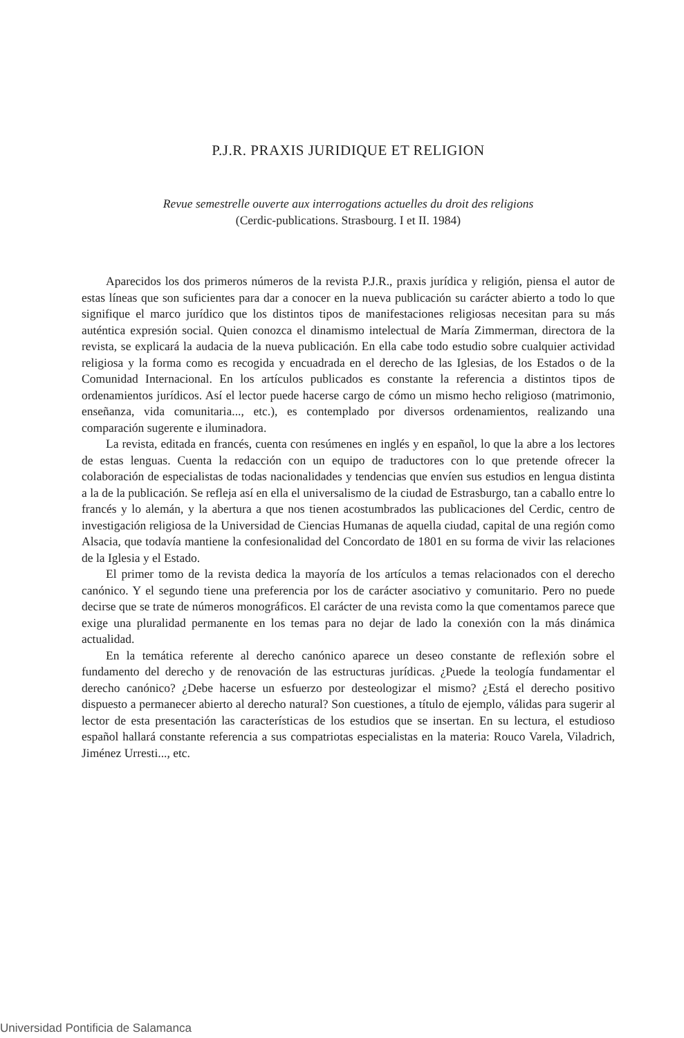P.J.R. PRAXIS JURIDIQUE ET RELIGION
Revue semestrelle ouverte aux interrogations actuelles du droit des religions
(Cerdic-publications. Strasbourg. I et II. 1984)
Aparecidos los dos primeros números de la revista P.J.R., praxis jurídica y religión, piensa el autor de estas líneas que son suficientes para dar a conocer en la nueva publicación su carácter abierto a todo lo que signifique el marco jurídico que los distintos tipos de manifestaciones religiosas necesitan para su más auténtica expresión social. Quien conozca el dinamismo intelectual de María Zimmerman, directora de la revista, se explicará la audacia de la nueva publicación. En ella cabe todo estudio sobre cualquier actividad religiosa y la forma como es recogida y encuadrada en el derecho de las Iglesias, de los Estados o de la Comunidad Internacional. En los artículos publicados es constante la referencia a distintos tipos de ordenamientos jurídicos. Así el lector puede hacerse cargo de cómo un mismo hecho religioso (matrimonio, enseñanza, vida comunitaria..., etc.), es contemplado por diversos ordenamientos, realizando una comparación sugerente e iluminadora.
La revista, editada en francés, cuenta con resúmenes en inglés y en español, lo que la abre a los lectores de estas lenguas. Cuenta la redacción con un equipo de traductores con lo que pretende ofrecer la colaboración de especialistas de todas nacionalidades y tendencias que envíen sus estudios en lengua distinta a la de la publicación. Se refleja así en ella el universalismo de la ciudad de Estrasburgo, tan a caballo entre lo francés y lo alemán, y la abertura a que nos tienen acostumbrados las publicaciones del Cerdic, centro de investigación religiosa de la Universidad de Ciencias Humanas de aquella ciudad, capital de una región como Alsacia, que todavía mantiene la confesionalidad del Concordato de 1801 en su forma de vivir las relaciones de la Iglesia y el Estado.
El primer tomo de la revista dedica la mayoría de los artículos a temas relacionados con el derecho canónico. Y el segundo tiene una preferencia por los de carácter asociativo y comunitario. Pero no puede decirse que se trate de números monográficos. El carácter de una revista como la que comentamos parece que exige una pluralidad permanente en los temas para no dejar de lado la conexión con la más dinámica actualidad.
En la temática referente al derecho canónico aparece un deseo constante de reflexión sobre el fundamento del derecho y de renovación de las estructuras jurídicas. ¿Puede la teología fundamentar el derecho canónico? ¿Debe hacerse un esfuerzo por desteologizar el mismo? ¿Está el derecho positivo dispuesto a permanecer abierto al derecho natural? Son cuestiones, a título de ejemplo, válidas para sugerir al lector de esta presentación las características de los estudios que se insertan. En su lectura, el estudioso español hallará constante referencia a sus compatriotas especialistas en la materia: Rouco Varela, Viladrich, Jiménez Urresti..., etc.
Universidad Pontificia de Salamanca